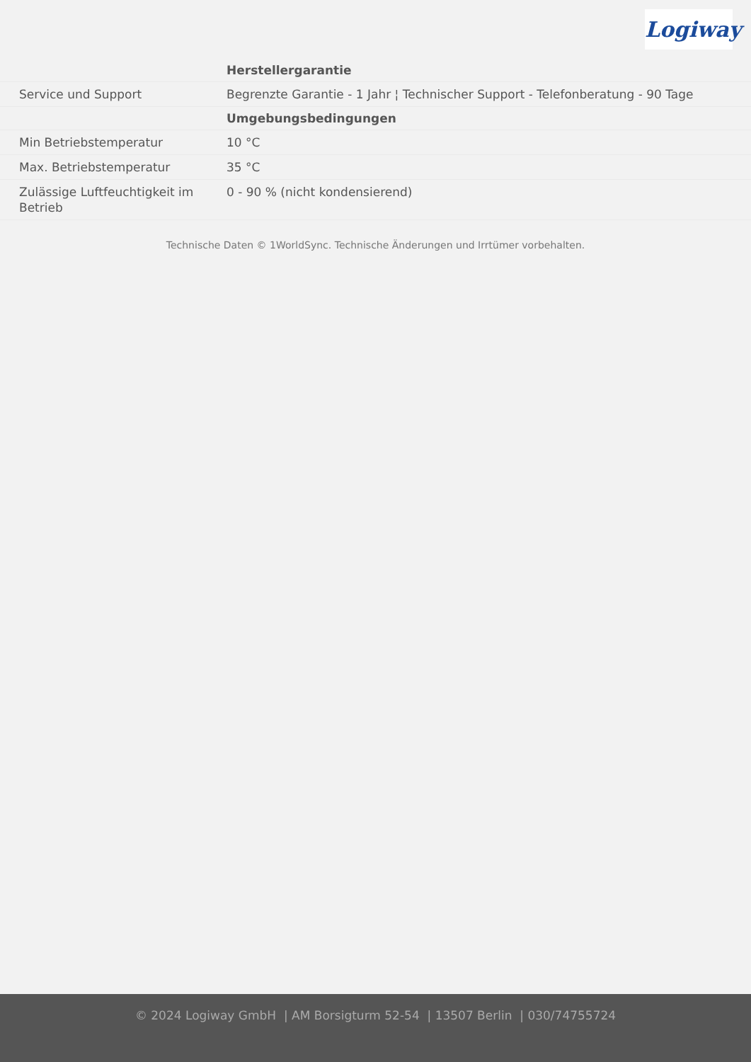Logiway
| | Herstellergarantie |
| Service und Support | Begrenzte Garantie - 1 Jahr ¦ Technischer Support - Telefonberatung - 90 Tage |
| | Umgebungsbedingungen |
| Min Betriebstemperatur | 10 °C |
| Max. Betriebstemperatur | 35 °C |
| Zulässige Luftfeuchtigkeit im Betrieb | 0 - 90 % (nicht kondensierend) |
Technische Daten © 1WorldSync. Technische Änderungen und Irrtümer vorbehalten.
© 2024 Logiway GmbH | AM Borsigturm 52-54 | 13507 Berlin | 030/74755724